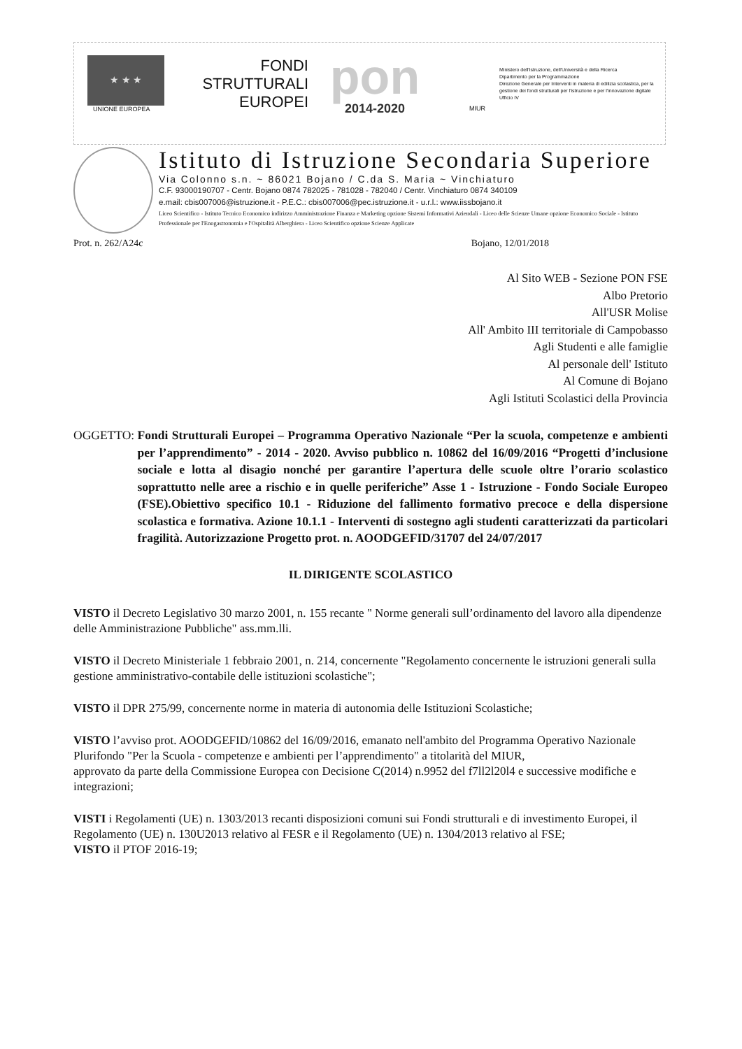★ ★ ★
UNIONE EUROPEA
FONDI
STRUTTURALI
EUROPEI
pon
2014-2020
MIUR
Ministero dell'Istruzione, dell'Università e della Ricerca
Dipartimento per la Programmazione
Direzione Generale per Interventi in materia di edilizia scolastica, per la gestione dei fondi strutturali per l'istruzione e per l'innovazione digitale
Ufficio IV
Istituto di Istruzione Secondaria Superiore
Via Colonno s.n. ~ 86021 Bojano / C.da S. Maria ~ Vinchiaturo
C.F. 93000190707 - Centr. Bojano 0874 782025 - 781028 - 782040 / Centr. Vinchiaturo 0874 340109
e.mail: cbis007006@istruzione.it - P.E.C.: cbis007006@pec.istruzione.it - u.r.l.: www.iissbojano.it
Liceo Scientifico - Istituto Tecnico Economico indirizzo Amministrazione Finanza e Marketing opzione Sistemi Informativi Aziendali - Liceo delle Scienze Umane opzione Economico Sociale - Istituto Professionale per l'Enogastronomia e l'Ospitalità Alberghiera - Liceo Scientifico opzione Scienze Applicate
Prot. n. 262/A24c Bojano, 12/01/2018
Al Sito WEB - Sezione PON FSE
Albo Pretorio
All'USR Molise
All' Ambito III territoriale di Campobasso
Agli Studenti e alle famiglie
Al personale dell' Istituto
Al Comune di Bojano
Agli Istituti Scolastici della Provincia
OGGETTO: Fondi Strutturali Europei – Programma Operativo Nazionale “Per la scuola, competenze e ambienti per l’apprendimento” - 2014 - 2020. Avviso pubblico n. 10862 del 16/09/2016 “Progetti d’inclusione sociale e lotta al disagio nonché per garantire l’apertura delle scuole oltre l’orario scolastico soprattutto nelle aree a rischio e in quelle periferiche” Asse 1 - Istruzione - Fondo Sociale Europeo (FSE).Obiettivo specifico 10.1 - Riduzione del fallimento formativo precoce e della dispersione scolastica e formativa. Azione 10.1.1 - Interventi di sostegno agli studenti caratterizzati da particolari fragilità. Autorizzazione Progetto prot. n. AOODGEFID/31707 del 24/07/2017
IL DIRIGENTE SCOLASTICO
VISTO il Decreto Legislativo 30 marzo 2001, n. 155 recante " Norme generali sull’ordinamento del lavoro alla dipendenze delle Amministrazione Pubbliche" ass.mm.lli.
VISTO il Decreto Ministeriale 1 febbraio 2001, n. 214, concernente "Regolamento concernente le istruzioni generali sulla gestione amministrativo-contabile delle istituzioni scolastiche";
VISTO il DPR 275/99, concernente norme in materia di autonomia delle Istituzioni Scolastiche;
VISTO l’avviso prot. AOODGEFID/10862 del 16/09/2016, emanato nell'ambito del Programma Operativo Nazionale Plurifondo "Per la Scuola - competenze e ambienti per l’apprendimento" a titolarità del MIUR,
approvato da parte della Commissione Europea con Decisione C(2014) n.9952 del f7ll2l20l4 e successive modifiche e integrazioni;
VISTI i Regolamenti (UE) n. 1303/2013 recanti disposizioni comuni sui Fondi strutturali e di investimento Europei, il Regolamento (UE) n. 130U2013 relativo al FESR e il Regolamento (UE) n. 1304/2013 relativo al FSE;
VISTO il PTOF 2016-19;